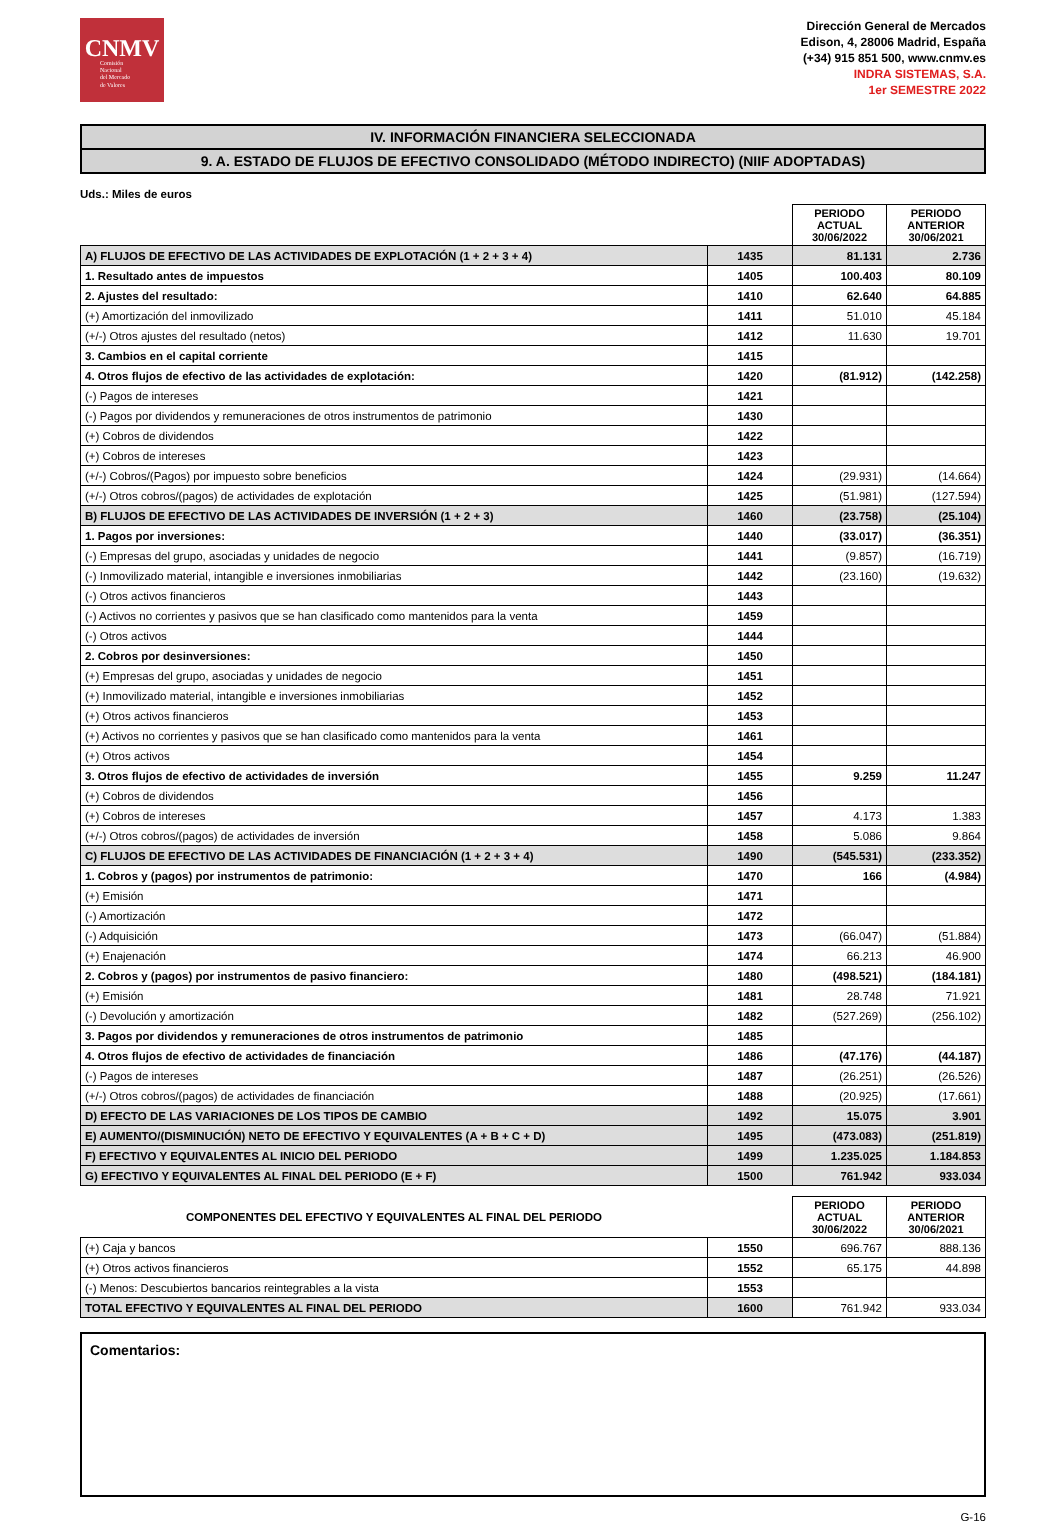CNMV
Comisión
Nacional
del Mercado
de Valores
Dirección General de Mercados
Edison, 4, 28006 Madrid, España
(+34) 915 851 500, www.cnmv.es
INDRA SISTEMAS, S.A.
1er SEMESTRE 2022
IV. INFORMACIÓN FINANCIERA SELECCIONADA
9. A. ESTADO DE FLUJOS DE EFECTIVO CONSOLIDADO (MÉTODO INDIRECTO) (NIIF ADOPTADAS)
Uds.: Miles de euros
| | | PERIODO ACTUAL 30/06/2022 | PERIODO ANTERIOR 30/06/2021 |
| A) FLUJOS DE EFECTIVO DE LAS ACTIVIDADES DE EXPLOTACIÓN (1 + 2 + 3 + 4) | 1435 | 81.131 | 2.736 |
| 1. Resultado antes de impuestos | 1405 | 100.403 | 80.109 |
| 2. Ajustes del resultado: | 1410 | 62.640 | 64.885 |
| (+) Amortización del inmovilizado | 1411 | 51.010 | 45.184 |
| (+/-) Otros ajustes del resultado (netos) | 1412 | 11.630 | 19.701 |
| 3. Cambios en el capital corriente | 1415 | | |
| 4. Otros flujos de efectivo de las actividades de explotación: | 1420 | (81.912) | (142.258) |
| (-) Pagos de intereses | 1421 | | |
| (-) Pagos por dividendos y remuneraciones de otros instrumentos de patrimonio | 1430 | | |
| (+) Cobros de dividendos | 1422 | | |
| (+) Cobros de intereses | 1423 | | |
| (+/-) Cobros/(Pagos) por impuesto sobre beneficios | 1424 | (29.931) | (14.664) |
| (+/-) Otros cobros/(pagos) de actividades de explotación | 1425 | (51.981) | (127.594) |
| B) FLUJOS DE EFECTIVO DE LAS ACTIVIDADES DE INVERSIÓN (1 + 2 + 3) | 1460 | (23.758) | (25.104) |
| 1. Pagos por inversiones: | 1440 | (33.017) | (36.351) |
| (-) Empresas del grupo, asociadas y unidades de negocio | 1441 | (9.857) | (16.719) |
| (-) Inmovilizado material, intangible e inversiones inmobiliarias | 1442 | (23.160) | (19.632) |
| (-) Otros activos financieros | 1443 | | |
| (-) Activos no corrientes y pasivos que se han clasificado como mantenidos para la venta | 1459 | | |
| (-) Otros activos | 1444 | | |
| 2. Cobros por desinversiones: | 1450 | | |
| (+) Empresas del grupo, asociadas y unidades de negocio | 1451 | | |
| (+) Inmovilizado material, intangible e inversiones inmobiliarias | 1452 | | |
| (+) Otros activos financieros | 1453 | | |
| (+) Activos no corrientes y pasivos que se han clasificado como mantenidos para la venta | 1461 | | |
| (+) Otros activos | 1454 | | |
| 3. Otros flujos de efectivo de actividades de inversión | 1455 | 9.259 | 11.247 |
| (+) Cobros de dividendos | 1456 | | |
| (+) Cobros de intereses | 1457 | 4.173 | 1.383 |
| (+/-) Otros cobros/(pagos) de actividades de inversión | 1458 | 5.086 | 9.864 |
| C) FLUJOS DE EFECTIVO DE LAS ACTIVIDADES DE FINANCIACIÓN (1 + 2 + 3 + 4) | 1490 | (545.531) | (233.352) |
| 1. Cobros y (pagos) por instrumentos de patrimonio: | 1470 | 166 | (4.984) |
| (+) Emisión | 1471 | | |
| (-) Amortización | 1472 | | |
| (-) Adquisición | 1473 | (66.047) | (51.884) |
| (+) Enajenación | 1474 | 66.213 | 46.900 |
| 2. Cobros y (pagos) por instrumentos de pasivo financiero: | 1480 | (498.521) | (184.181) |
| (+) Emisión | 1481 | 28.748 | 71.921 |
| (-) Devolución y amortización | 1482 | (527.269) | (256.102) |
| 3. Pagos por dividendos y remuneraciones de otros instrumentos de patrimonio | 1485 | | |
| 4. Otros flujos de efectivo de actividades de financiación | 1486 | (47.176) | (44.187) |
| (-) Pagos de intereses | 1487 | (26.251) | (26.526) |
| (+/-) Otros cobros/(pagos) de actividades de financiación | 1488 | (20.925) | (17.661) |
| D) EFECTO DE LAS VARIACIONES DE LOS TIPOS DE CAMBIO | 1492 | 15.075 | 3.901 |
| E) AUMENTO/(DISMINUCIÓN) NETO DE EFECTIVO Y EQUIVALENTES (A + B + C + D) | 1495 | (473.083) | (251.819) |
| F) EFECTIVO Y EQUIVALENTES AL INICIO DEL PERIODO | 1499 | 1.235.025 | 1.184.853 |
| G) EFECTIVO Y EQUIVALENTES AL FINAL DEL PERIODO (E + F) | 1500 | 761.942 | 933.034 |
| COMPONENTES DEL EFECTIVO Y EQUIVALENTES AL FINAL DEL PERIODO | | PERIODO ACTUAL 30/06/2022 | PERIODO ANTERIOR 30/06/2021 |
| (+) Caja y bancos | 1550 | 696.767 | 888.136 |
| (+) Otros activos financieros | 1552 | 65.175 | 44.898 |
| (-) Menos: Descubiertos bancarios reintegrables a la vista | 1553 | | |
| TOTAL EFECTIVO Y EQUIVALENTES AL FINAL DEL PERIODO | 1600 | 761.942 | 933.034 |
Comentarios:
G-16